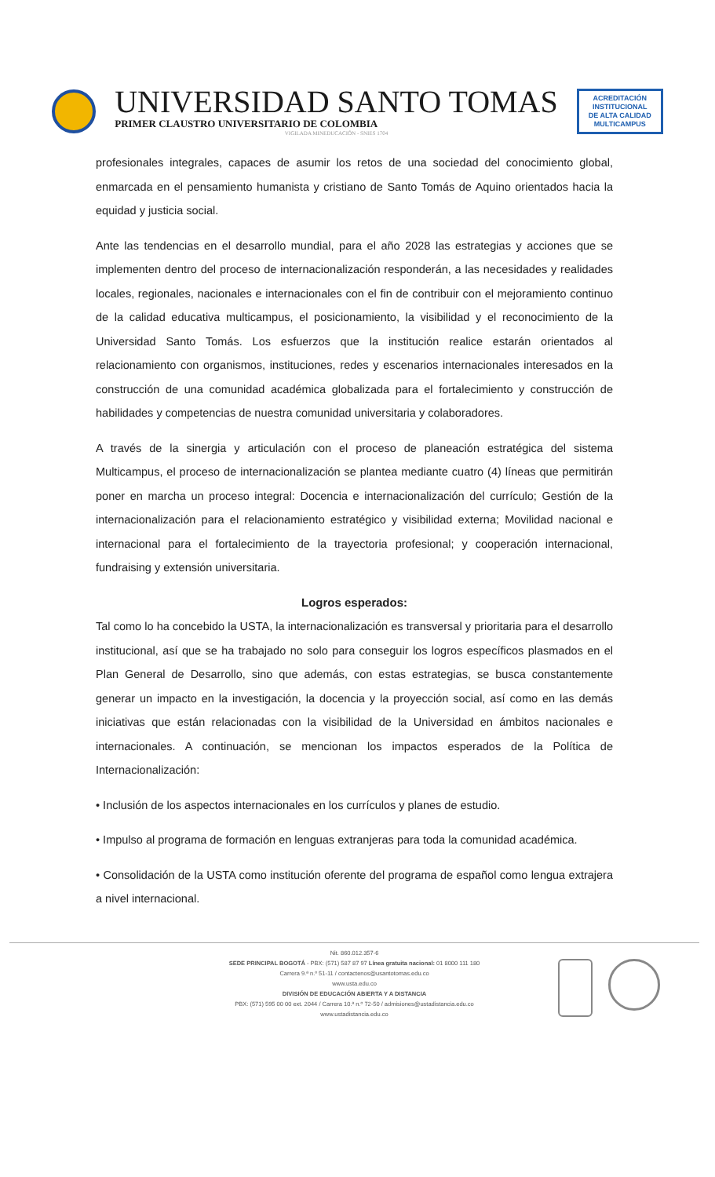UNIVERSIDAD SANTO TOMAS
PRIMER CLAUSTRO UNIVERSITARIO DE COLOMBIA
VIGILADA MINEDUCACIÓN - SNIES 1704
ACREDITACIÓN
INSTITUCIONAL
DE ALTA CALIDAD
MULTICAMPUS
profesionales integrales, capaces de asumir los retos de una sociedad del conocimiento global, enmarcada en el pensamiento humanista y cristiano de Santo Tomás de Aquino orientados hacia la equidad y justicia social.
Ante las tendencias en el desarrollo mundial, para el año 2028 las estrategias y acciones que se implementen dentro del proceso de internacionalización responderán, a las necesidades y realidades locales, regionales, nacionales e internacionales con el fin de contribuir con el mejoramiento continuo de la calidad educativa multicampus, el posicionamiento, la visibilidad y el reconocimiento de la Universidad Santo Tomás. Los esfuerzos que la institución realice estarán orientados al relacionamiento con organismos, instituciones, redes y escenarios internacionales interesados en la construcción de una comunidad académica globalizada para el fortalecimiento y construcción de habilidades y competencias de nuestra comunidad universitaria y colaboradores.
A través de la sinergia y articulación con el proceso de planeación estratégica del sistema Multicampus, el proceso de internacionalización se plantea mediante cuatro (4) líneas que permitirán poner en marcha un proceso integral: Docencia e internacionalización del currículo; Gestión de la internacionalización para el relacionamiento estratégico y visibilidad externa; Movilidad nacional e internacional para el fortalecimiento de la trayectoria profesional; y cooperación internacional, fundraising y extensión universitaria.
Logros esperados:
Tal como lo ha concebido la USTA, la internacionalización es transversal y prioritaria para el desarrollo institucional, así que se ha trabajado no solo para conseguir los logros específicos plasmados en el Plan General de Desarrollo, sino que además, con estas estrategias, se busca constantemente generar un impacto en la investigación, la docencia y la proyección social, así como en las demás iniciativas que están relacionadas con la visibilidad de la Universidad en ámbitos nacionales e internacionales. A continuación, se mencionan los impactos esperados de la Política de Internacionalización:
• Inclusión de los aspectos internacionales en los currículos y planes de estudio.
• Impulso al programa de formación en lenguas extranjeras para toda la comunidad académica.
• Consolidación de la USTA como institución oferente del programa de español como lengua extrajera a nivel internacional.
Nit. 860.012.357-6
SEDE PRINCIPAL BOGOTÁ - PBX: (571) 587 87 97 Línea gratuita nacional: 01 8000 111 180
Carrera 9.ª n.º 51-11 / contactenos@usantotomas.edu.co
www.usta.edu.co
DIVISIÓN DE EDUCACIÓN ABIERTA Y A DISTANCIA
PBX: (571) 595 00 00 ext. 2044 / Carrera 10.ª n.º 72-50 / admisiones@ustadistancia.edu.co
www.ustadistancia.edu.co